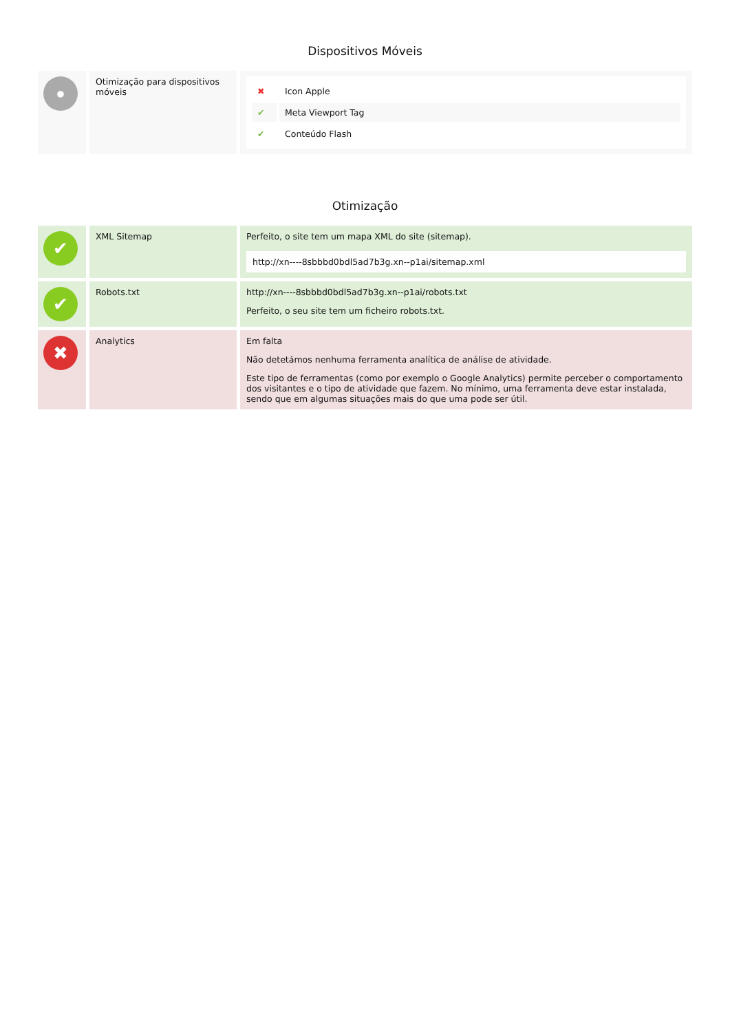Dispositivos Móveis
| ● | Otimização para dispositivos móveis | / ✖ / Icon Apple / / ✔ / Meta Viewport Tag / / ✔ / Conteúdo Flash / |
Otimização
| ✔ | XML Sitemap | Perfeito, o site tem um mapa XML do site (sitemap). http://xn----8sbbbd0bdl5ad7b3g.xn--p1ai/sitemap.xml |
| ✔ | Robots.txt | http://xn----8sbbbd0bdl5ad7b3g.xn--p1ai/robots.txt Perfeito, o seu site tem um ficheiro robots.txt. |
| ✖ | Analytics | Em falta Não detetámos nenhuma ferramenta analítica de análise de atividade. Este tipo de ferramentas (como por exemplo o Google Analytics) permite perceber o comportamento dos visitantes e o tipo de atividade que fazem. No mínimo, uma ferramenta deve estar instalada, sendo que em algumas situações mais do que uma pode ser útil. |